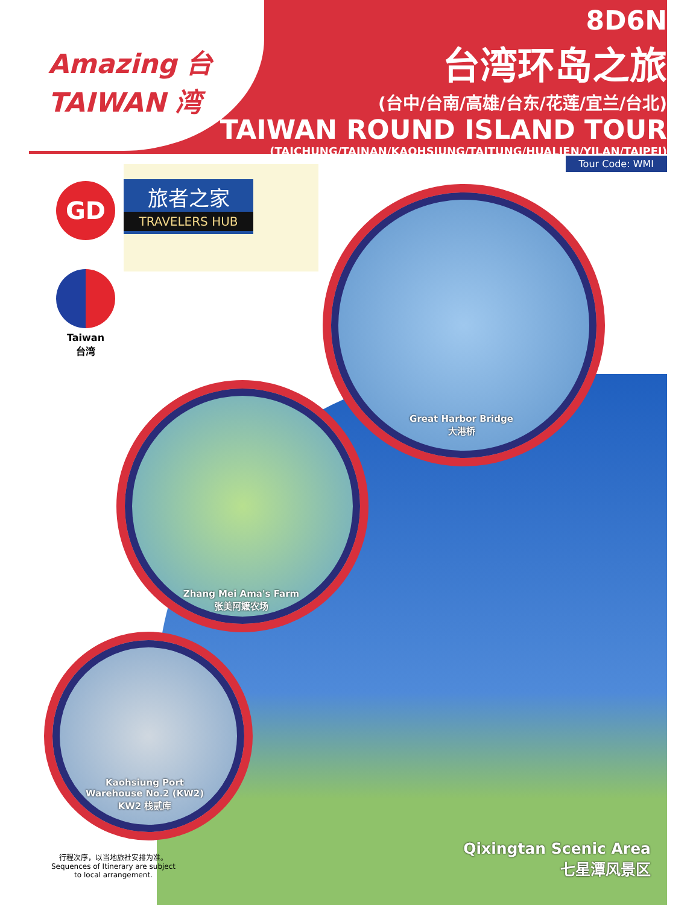Amazing 台
TAIWAN 湾
8D6N
台湾环岛之旅
(台中/台南/高雄/台东/花莲/宜兰/台北)
TAIWAN ROUND ISLAND TOUR
(TAICHUNG/TAINAN/KAOHSIUNG/TAITUNG/HUALIEN/YILAN/TAIPEI)
Tour Code: WMI
GD
旅者之家
TRAVELERS HUB
Taiwan
台湾
Great Harbor Bridge
大港桥
Zhang Mei Ama's Farm
张美阿嬷农场
Kaohsiung Port
Warehouse No.2 (KW2)
KW2 栈贰库
Qixingtan Scenic Area
七星潭风景区
行程次序，以当地旅社安排为准。
Sequences of Itinerary are subject to local arrangement.